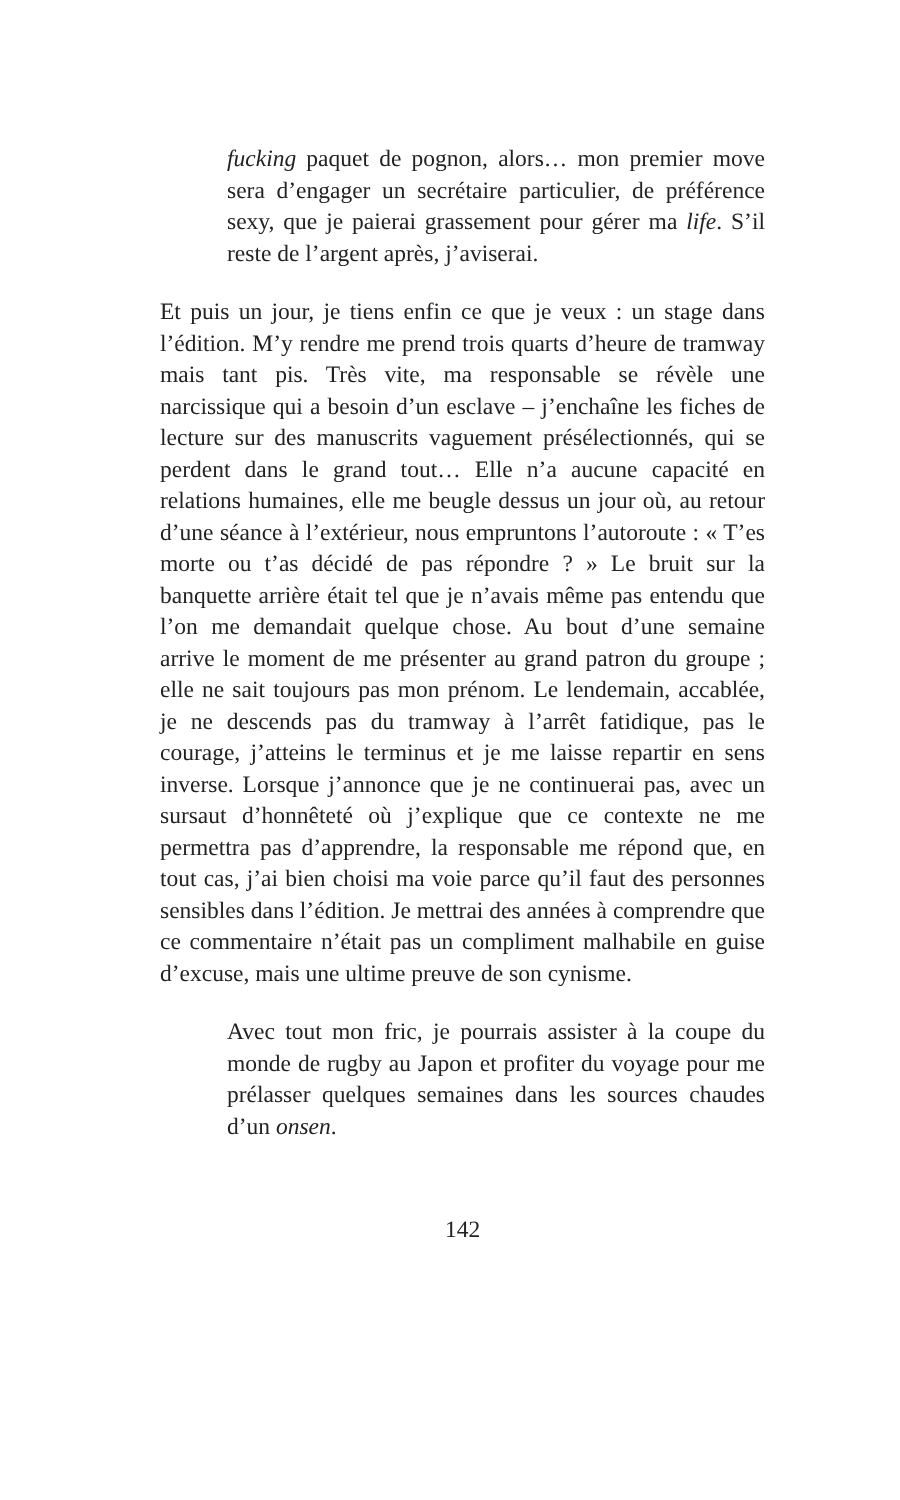fucking paquet de pognon, alors… mon premier move sera d’engager un secrétaire particulier, de préférence sexy, que je paierai grassement pour gérer ma life. S’il reste de l’argent après, j’aviserai.
Et puis un jour, je tiens enfin ce que je veux : un stage dans l’édition. M’y rendre me prend trois quarts d’heure de tramway mais tant pis. Très vite, ma responsable se révèle une narcissique qui a besoin d’un esclave – j’enchaîne les fiches de lecture sur des manuscrits vaguement présélectionnés, qui se perdent dans le grand tout… Elle n’a aucune capacité en relations humaines, elle me beugle dessus un jour où, au retour d’une séance à l’extérieur, nous empruntons l’autoroute : « T’es morte ou t’as décidé de pas répondre ? » Le bruit sur la banquette arrière était tel que je n’avais même pas entendu que l’on me demandait quelque chose. Au bout d’une semaine arrive le moment de me présenter au grand patron du groupe ; elle ne sait toujours pas mon prénom. Le lendemain, accablée, je ne descends pas du tramway à l’arrêt fatidique, pas le courage, j’atteins le terminus et je me laisse repartir en sens inverse. Lorsque j’annonce que je ne continuerai pas, avec un sursaut d’honnêteté où j’explique que ce contexte ne me permettra pas d’apprendre, la responsable me répond que, en tout cas, j’ai bien choisi ma voie parce qu’il faut des personnes sensibles dans l’édition. Je mettrai des années à comprendre que ce commentaire n’était pas un compliment malhabile en guise d’excuse, mais une ultime preuve de son cynisme.
Avec tout mon fric, je pourrais assister à la coupe du monde de rugby au Japon et profiter du voyage pour me prélasser quelques semaines dans les sources chaudes d’un onsen.
142